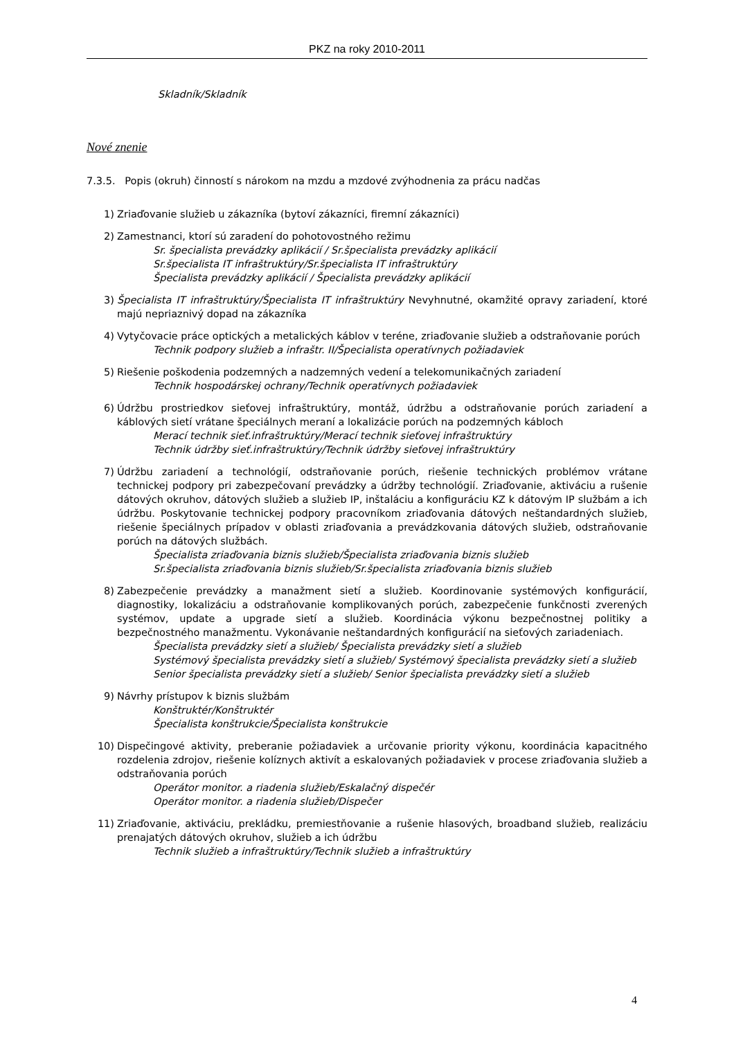PKZ na roky 2010-2011
Skladník/Skladník
Nové znenie
7.3.5. Popis (okruh) činností s nárokom na mzdu a mzdové zvýhodnenia za prácu nadčas
1) Zriaďovanie služieb u zákazníka (bytoví zákazníci, firemní zákazníci)
2) Zamestnanci, ktorí sú zaradení do pohotovostného režimu
Sr. špecialista prevádzky aplikácií / Sr.špecialista prevádzky aplikácií
Sr.špecialista IT infraštruktúry/Sr.špecialista IT infraštruktúry
Špecialista prevádzky aplikácií / Špecialista prevádzky aplikácií
3) Špecialista IT infraštruktúry/Špecialista IT infraštruktúry Nevyhnutné, okamžité opravy zariadení, ktoré majú nepriaznivý dopad na zákazníka
4) Vytyčovacie práce optických a metalických káblov v teréne, zriaďovanie služieb a odstraňovanie porúch
Technik podpory služieb a infraštr. II/Špecialista operatívnych požiadaviek
5) Riešenie poškodenia podzemných a nadzemných vedení a telekomunikačných zariadení
Technik hospodárskej ochrany/Technik operatívnych požiadaviek
6) Údržbu prostriedkov sieťovej infraštruktúry, montáž, údržbu a odstraňovanie porúch zariadení a káblových sietí vrátane špeciálnych meraní a lokalizácie porúch na podzemných kábloch
Merací technik sieť.infraštruktúry/Merací technik sieťovej infraštruktúry
Technik údržby sieť.infraštruktúry/Technik údržby sieťovej infraštruktúry
7) Údržbu zariadení a technológií, odstraňovanie porúch, riešenie technických problémov vrátane technickej podpory pri zabezpečovaní prevádzky a údržby technológií. Zriaďovanie, aktiváciu a rušenie dátových okruhov, dátových služieb a služieb IP, inštaláciu a konfiguráciu KZ k dátovým IP službám a ich údržbu. Poskytovanie technickej podpory pracovníkom zriaďovania dátových neštandardných služieb, riešenie špeciálnych prípadov v oblasti zriaďovania a prevádzkovania dátových služieb, odstraňovanie porúch na dátových službách.
Špecialista zriaďovania biznis služieb/Špecialista zriaďovania biznis služieb
Sr.špecialista zriaďovania biznis služieb/Sr.špecialista zriaďovania biznis služieb
8) Zabezpečenie prevádzky a manažment sietí a služieb. Koordinovanie systémových konfigurácií, diagnostiky, lokalizáciu a odstraňovanie komplikovaných porúch, zabezpečenie funkčnosti zverených systémov, update a upgrade sietí a služieb. Koordinácia výkonu bezpečnostnej politiky a bezpečnostného manažmentu. Vykonávanie neštandardných konfigurácií na sieťových zariadeniach.
Špecialista prevádzky sietí a služieb/ Špecialista prevádzky sietí a služieb
Systémový špecialista prevádzky sietí a služieb/ Systémový špecialista prevádzky sietí a služieb
Senior špecialista prevádzky sietí a služieb/ Senior špecialista prevádzky sietí a služieb
9) Návrhy prístupov k biznis službám
Konštruktér/Konštruktér
Špecialista konštrukcie/Špecialista konštrukcie
10) Dispečingové aktivity, preberanie požiadaviek a určovanie priority výkonu, koordinácia kapacitného rozdelenia zdrojov, riešenie kolíznych aktivít a eskalovaných požiadaviek v procese zriaďovania služieb a odstraňovania porúch
Operátor monitor. a riadenia služieb/Eskalačný dispečér
Operátor monitor. a riadenia služieb/Dispečer
11) Zriaďovanie, aktiváciu, prekládku, premiestňovanie a rušenie hlasových, broadband služieb, realizáciu prenajatých dátových okruhov, služieb a ich údržbu
Technik služieb a infraštruktúry/Technik služieb a infraštruktúry
4